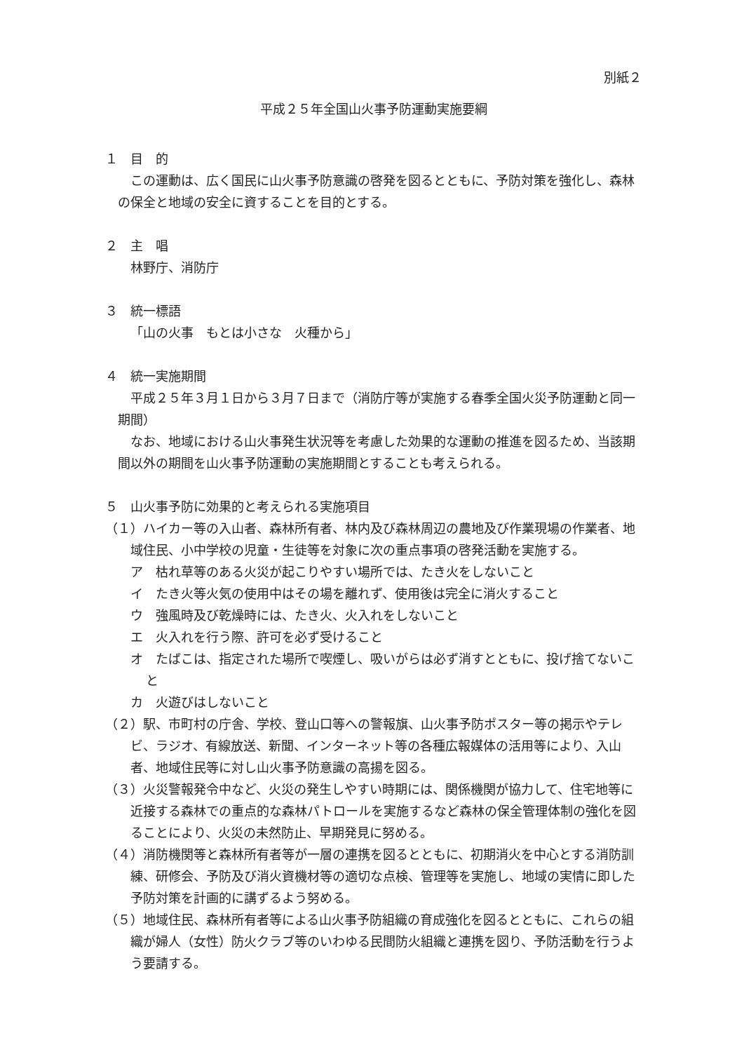別紙２
平成２５年全国山火事予防運動実施要綱
１　目　的
この運動は、広く国民に山火事予防意識の啓発を図るとともに、予防対策を強化し、森林の保全と地域の安全に資することを目的とする。
２　主　唱
林野庁、消防庁
３　統一標語
「山の火事　もとは小さな　火種から」
４　統一実施期間
平成２５年３月１日から３月７日まで（消防庁等が実施する春季全国火災予防運動と同一期間）
なお、地域における山火事発生状況等を考慮した効果的な運動の推進を図るため、当該期間以外の期間を山火事予防運動の実施期間とすることも考えられる。
５　山火事予防に効果的と考えられる実施項目
（１）ハイカー等の入山者、森林所有者、林内及び森林周辺の農地及び作業現場の作業者、地域住民、小中学校の児童・生徒等を対象に次の重点事項の啓発活動を実施する。
ア　枯れ草等のある火災が起こりやすい場所では、たき火をしないこと
イ　たき火等火気の使用中はその場を離れず、使用後は完全に消火すること
ウ　強風時及び乾燥時には、たき火、火入れをしないこと
エ　火入れを行う際、許可を必ず受けること
オ　たばこは、指定された場所で喫煙し、吸いがらは必ず消すとともに、投げ捨てないこと
カ　火遊びはしないこと
（２）駅、市町村の庁舎、学校、登山口等への警報旗、山火事予防ポスター等の掲示やテレビ、ラジオ、有線放送、新聞、インターネット等の各種広報媒体の活用等により、入山者、地域住民等に対し山火事予防意識の高揚を図る。
（３）火災警報発令中など、火災の発生しやすい時期には、関係機関が協力して、住宅地等に近接する森林での重点的な森林パトロールを実施するなど森林の保全管理体制の強化を図ることにより、火災の未然防止、早期発見に努める。
（４）消防機関等と森林所有者等が一層の連携を図るとともに、初期消火を中心とする消防訓練、研修会、予防及び消火資機材等の適切な点検、管理等を実施し、地域の実情に即した予防対策を計画的に講ずるよう努める。
（５）地域住民、森林所有者等による山火事予防組織の育成強化を図るとともに、これらの組織が婦人（女性）防火クラブ等のいわゆる民間防火組織と連携を図り、予防活動を行うよう要請する。